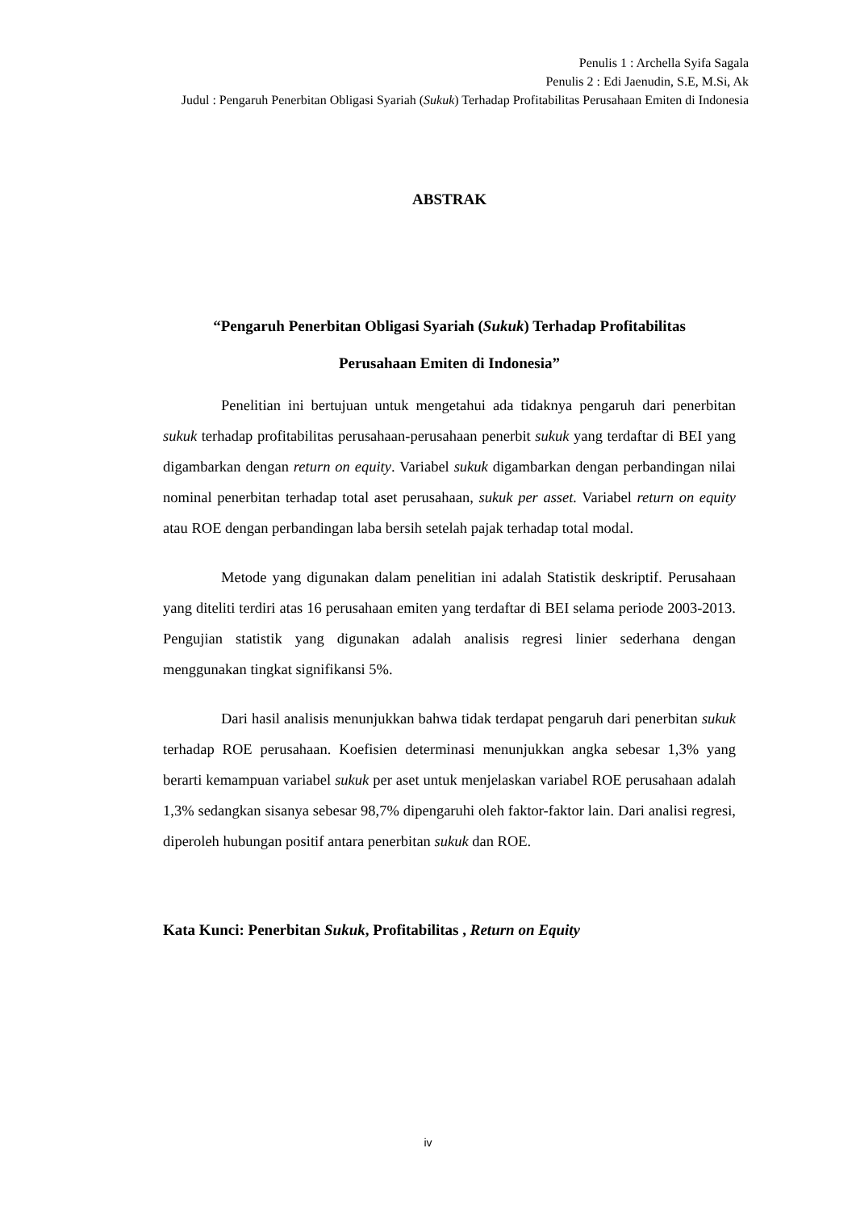Penulis 1 : Archella Syifa Sagala
Penulis 2 : Edi Jaenudin, S.E, M.Si, Ak
Judul : Pengaruh Penerbitan Obligasi Syariah (Sukuk) Terhadap Profitabilitas Perusahaan Emiten di Indonesia
ABSTRAK
“Pengaruh Penerbitan Obligasi Syariah (Sukuk) Terhadap Profitabilitas
Perusahaan Emiten di Indonesia”
Penelitian ini bertujuan untuk mengetahui ada tidaknya pengaruh dari penerbitan sukuk terhadap profitabilitas perusahaan-perusahaan penerbit sukuk yang terdaftar di BEI yang digambarkan dengan return on equity. Variabel sukuk digambarkan dengan perbandingan nilai nominal penerbitan terhadap total aset perusahaan, sukuk per asset. Variabel return on equity atau ROE dengan perbandingan laba bersih setelah pajak terhadap total modal.
Metode yang digunakan dalam penelitian ini adalah Statistik deskriptif. Perusahaan yang diteliti terdiri atas 16 perusahaan emiten yang terdaftar di BEI selama periode 2003-2013. Pengujian statistik yang digunakan adalah analisis regresi linier sederhana dengan menggunakan tingkat signifikansi 5%.
Dari hasil analisis menunjukkan bahwa tidak terdapat pengaruh dari penerbitan sukuk terhadap ROE perusahaan. Koefisien determinasi menunjukkan angka sebesar 1,3% yang berarti kemampuan variabel sukuk per aset untuk menjelaskan variabel ROE perusahaan adalah 1,3% sedangkan sisanya sebesar 98,7% dipengaruhi oleh faktor-faktor lain. Dari analisi regresi, diperoleh hubungan positif antara penerbitan sukuk dan ROE.
Kata Kunci: Penerbitan Sukuk, Profitabilitas , Return on Equity
iv